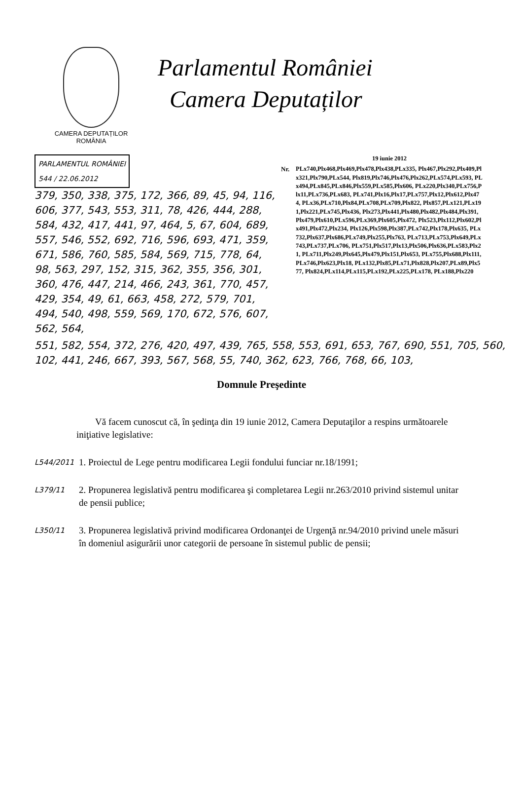CAMERA DEPUTAȚILOR
ROMÂNIA
Parlamentul României
Camera Deputaților
PARLAMENTUL ROMÂNIEI
544 / 22.06.2012
379, 350, 338, 375, 172, 366, 89, 45, 94, 116, 606, 377, 543, 553, 311, 78, 426, 444, 288, 584, 432, 417, 441, 97, 464, 5, 67, 604, 689, 557, 546, 552, 692, 716, 596, 693, 471, 359, 671, 586, 760, 585, 584, 569, 715, 778, 64, 98, 563, 297, 152, 315, 362, 355, 356, 301, 360, 476, 447, 214, 466, 243, 361, 770, 457, 429, 354, 49, 61, 663, 458, 272, 579, 701, 494, 540, 498, 559, 569, 170, 672, 576, 607, 562, 564,
Nr.
19 iunie 2012
PLx740,Plx468,Plx469,Plx478,Plx438,PLx335, Plx467,Plx292,Plx409,Plx321,Plx790,PLx544, Plx819,Plx746,Plx476,Plx262,PLx574,PLx593, PLx494,PLx845,PLx846,Plx559,PLx585,Plx606, PLx220,Plx340,PLx756,Plx11,PLx736,PLx683, PLx741,Plx16,Plx17,PLx757,Plx12,Plx612,Plx474, PLx36,PLx710,Plx84,PLx708,PLx709,Plx822, Plx857,PLx121,PLx191,Plx221,PLx745,Plx436, Plx273,Plx441,Plx480,Plx482,Plx484,Plx391, Plx479,Plx610,PLx596,PLx369,Plx605,Plx472, Plx523,Plx112,Plx602,Plx491,Plx472,Plx234, Plx126,Plx598,Plx387,PLx742,Plx178,Plx635, PLx732,Plx637,Plx686,PLx749,Plx255,Plx763, PLx713,PLx753,Plx649,PLx743,PLx737,PLx706, PLx751,Plx517,Plx13,Plx506,Plx636,PLx583,Plx21, PLx711,Plx249,Plx645,Plx479,Plx151,Plx653, PLx755,Plx688,Plx111,PLx746,Plx623,Plx18, PLx132,Plx85,PLx71,Plx828,Plx207,PLx89,Plx577, Plx824,PLx114,PLx115,PLx192,PLx225,PLx178, PLx188,Plx220
551, 582, 554, 372, 276, 420, 497, 439, 765, 558, 553, 691, 653, 767, 690, 551, 705, 560, 102, 441, 246, 667, 393, 567, 568, 55, 740, 362, 623, 766, 768, 66, 103,
Domnule Preşedinte
Vă facem cunoscut că, în şedinţa din 19 iunie 2012, Camera Deputaţilor a respins următoarele iniţiative legislative:
L544/2011
1. Proiectul de Lege pentru modificarea Legii fondului funciar nr.18/1991;
L379/11
2. Propunerea legislativă pentru modificarea şi completarea Legii nr.263/2010 privind sistemul unitar de pensii publice;
L350/11
3. Propunerea legislativă privind modificarea Ordonanţei de Urgenţă nr.94/2010 privind unele măsuri în domeniul asigurării unor categorii de persoane în sistemul public de pensii;